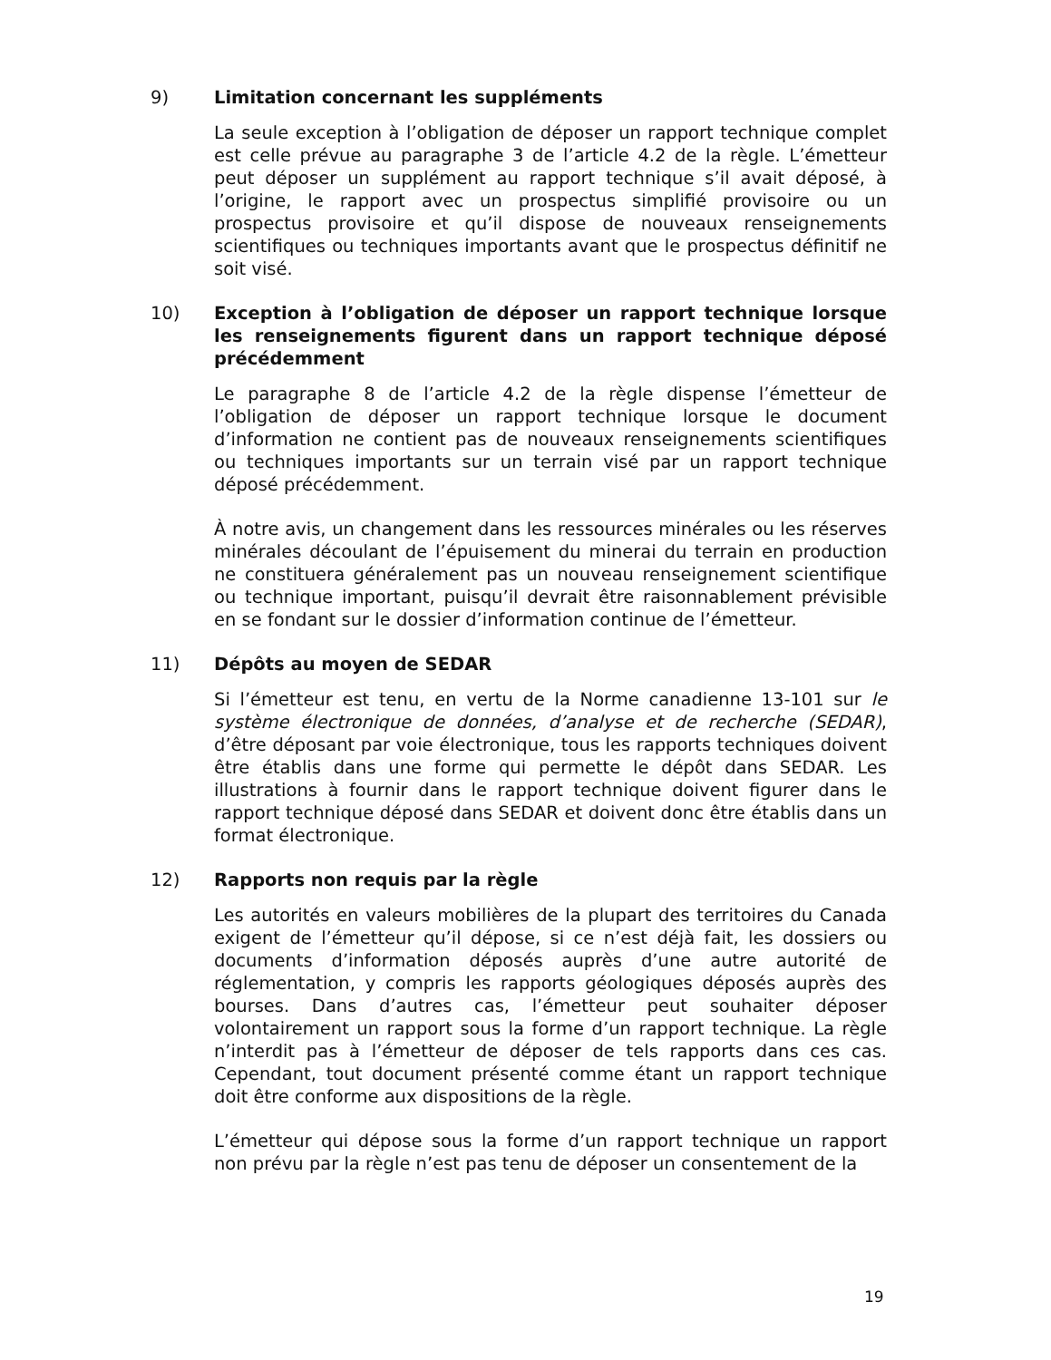9) Limitation concernant les suppléments
La seule exception à l’obligation de déposer un rapport technique complet est celle prévue au paragraphe 3 de l’article 4.2 de la règle. L’émetteur peut déposer un supplément au rapport technique s’il avait déposé, à l’origine, le rapport avec un prospectus simplifié provisoire ou un prospectus provisoire et qu’il dispose de nouveaux renseignements scientifiques ou techniques importants avant que le prospectus définitif ne soit visé.
10) Exception à l’obligation de déposer un rapport technique lorsque les renseignements figurent dans un rapport technique déposé précédemment
Le paragraphe 8 de l’article 4.2 de la règle dispense l’émetteur de l’obligation de déposer un rapport technique lorsque le document d’information ne contient pas de nouveaux renseignements scientifiques ou techniques importants sur un terrain visé par un rapport technique déposé précédemment.
À notre avis, un changement dans les ressources minérales ou les réserves minérales découlant de l’épuisement du minerai du terrain en production ne constituera généralement pas un nouveau renseignement scientifique ou technique important, puisqu’il devrait être raisonnablement prévisible en se fondant sur le dossier d’information continue de l’émetteur.
11) Dépôts au moyen de SEDAR
Si l’émetteur est tenu, en vertu de la Norme canadienne 13-101 sur le système électronique de données, d’analyse et de recherche (SEDAR), d’être déposant par voie électronique, tous les rapports techniques doivent être établis dans une forme qui permette le dépôt dans SEDAR. Les illustrations à fournir dans le rapport technique doivent figurer dans le rapport technique déposé dans SEDAR et doivent donc être établis dans un format électronique.
12) Rapports non requis par la règle
Les autorités en valeurs mobilières de la plupart des territoires du Canada exigent de l’émetteur qu’il dépose, si ce n’est déjà fait, les dossiers ou documents d’information déposés auprès d’une autre autorité de réglementation, y compris les rapports géologiques déposés auprès des bourses. Dans d’autres cas, l’émetteur peut souhaiter déposer volontairement un rapport sous la forme d’un rapport technique. La règle n’interdit pas à l’émetteur de déposer de tels rapports dans ces cas. Cependant, tout document présenté comme étant un rapport technique doit être conforme aux dispositions de la règle.
L’émetteur qui dépose sous la forme d’un rapport technique un rapport non prévu par la règle n’est pas tenu de déposer un consentement de la
19